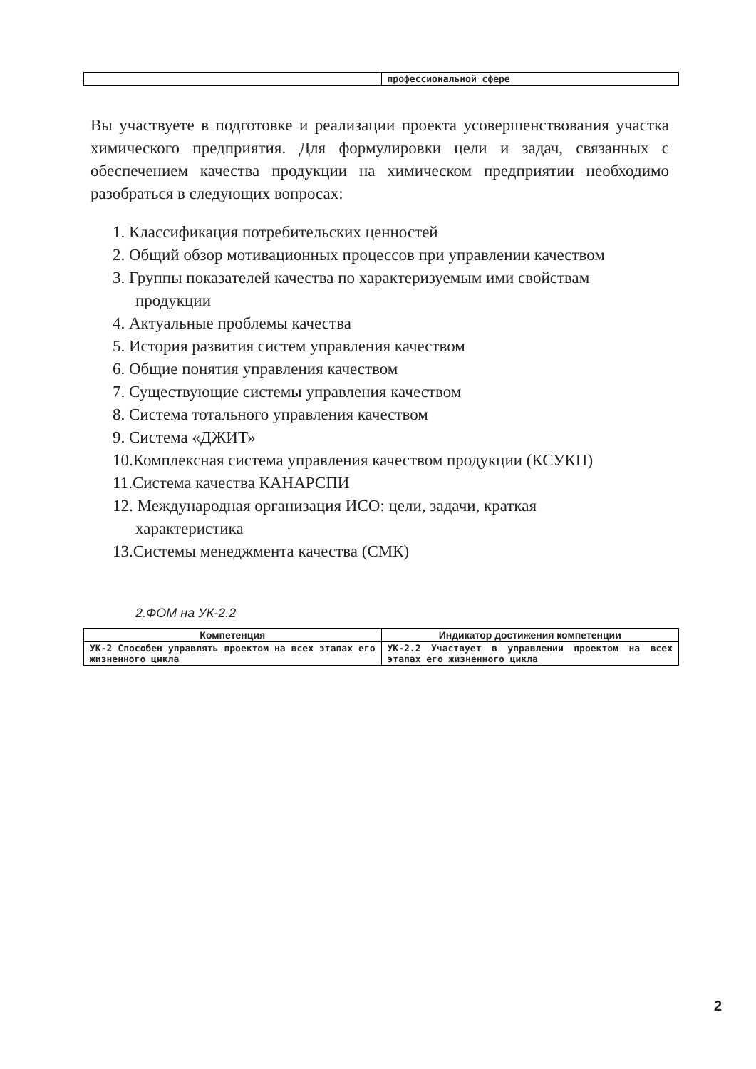| | профессиональной сфере |
Вы участвуете в подготовке и реализации проекта усовершенствования участка химического предприятия. Для формулировки цели и задач, связанных с обеспечением качества продукции на химическом предприятии необходимо разобраться в следующих вопросах:
1. Классификация потребительских ценностей
2. Общий обзор мотивационных процессов при управлении качеством
3. Группы показателей качества по характеризуемым ими свойствам продукции
4. Актуальные проблемы качества
5. История развития систем управления качеством
6. Общие понятия управления качеством
7. Существующие системы управления качеством
8. Система тотального управления качеством
9. Система «ДЖИТ»
10.Комплексная система управления качеством продукции (КСУКП)
11.Система качества КАНАРСПИ
12. Международная организация ИСО: цели, задачи, краткая характеристика
13.Системы менеджмента качества (СМК)
2.ФОМ на УК-2.2
| Компетенция | Индикатор достижения компетенции |
| --- | --- |
| УК-2 Способен управлять проектом на всех этапах его жизненного цикла | УК-2.2 Участвует в управлении проектом на всех этапах его жизненного цикла |
2